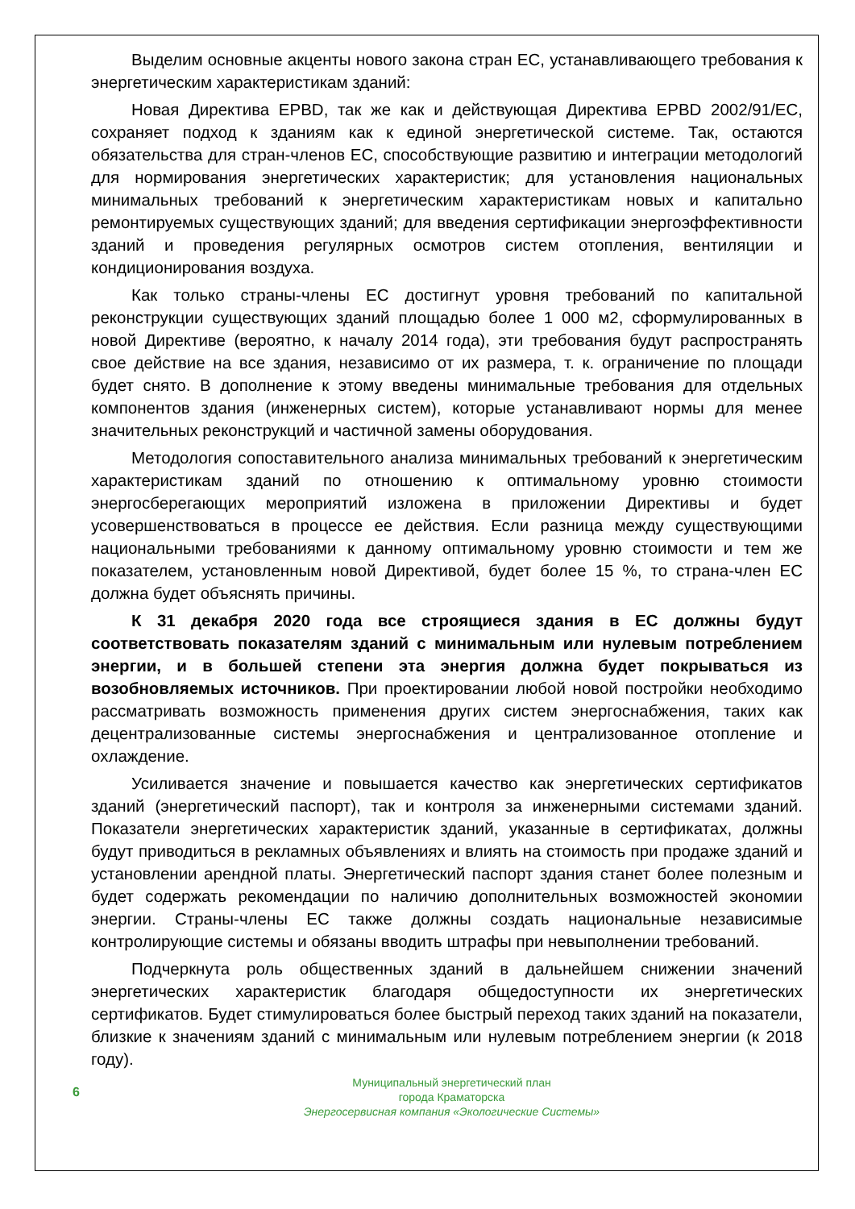Выделим основные акценты нового закона стран ЕС, устанавливающего требования к энергетическим характеристикам зданий:
Новая Директива EPBD, так же как и действующая Директива EPBD 2002/91/ЕС, сохраняет подход к зданиям как к единой энергетической системе. Так, остаются обязательства для стран-членов ЕС, способствующие развитию и интеграции методологий для нормирования энергетических характеристик; для установления национальных минимальных требований к энергетическим характеристикам новых и капитально ремонтируемых существующих зданий; для введения сертификации энергоэффективности зданий и проведения регулярных осмотров систем отопления, вентиляции и кондиционирования воздуха.
Как только страны-члены ЕС достигнут уровня требований по капитальной реконструкции существующих зданий площадью более 1 000 м2, сформулированных в новой Директиве (вероятно, к началу 2014 года), эти требования будут распространять свое действие на все здания, независимо от их размера, т. к. ограничение по площади будет снято. В дополнение к этому введены минимальные требования для отдельных компонентов здания (инженерных систем), которые устанавливают нормы для менее значительных реконструкций и частичной замены оборудования.
Методология сопоставительного анализа минимальных требований к энергетическим характеристикам зданий по отношению к оптимальному уровню стоимости энергосберегающих мероприятий изложена в приложении Директивы и будет усовершенствоваться в процессе ее действия. Если разница между существующими национальными требованиями к данному оптимальному уровню стоимости и тем же показателем, установленным новой Директивой, будет более 15 %, то страна-член ЕС должна будет объяснять причины.
К 31 декабря 2020 года все строящиеся здания в ЕС должны будут соответствовать показателям зданий с минимальным или нулевым потреблением энергии, и в большей степени эта энергия должна будет покрываться из возобновляемых источников. При проектировании любой новой постройки необходимо рассматривать возможность применения других систем энергоснабжения, таких как децентрализованные системы энергоснабжения и централизованное отопление и охлаждение.
Усиливается значение и повышается качество как энергетических сертификатов зданий (энергетический паспорт), так и контроля за инженерными системами зданий. Показатели энергетических характеристик зданий, указанные в сертификатах, должны будут приводиться в рекламных объявлениях и влиять на стоимость при продаже зданий и установлении арендной платы. Энергетический паспорт здания станет более полезным и будет содержать рекомендации по наличию дополнительных возможностей экономии энергии. Страны-члены ЕС также должны создать национальные независимые контролирующие системы и обязаны вводить штрафы при невыполнении требований.
Подчеркнута роль общественных зданий в дальнейшем снижении значений энергетических характеристик благодаря общедоступности их энергетических сертификатов. Будет стимулироваться более быстрый переход таких зданий на показатели, близкие к значениям зданий с минимальным или нулевым потреблением энергии (к 2018 году).
6
Муниципальный энергетический план
города Краматорска
Энергосервисная компания «Экологические Системы»